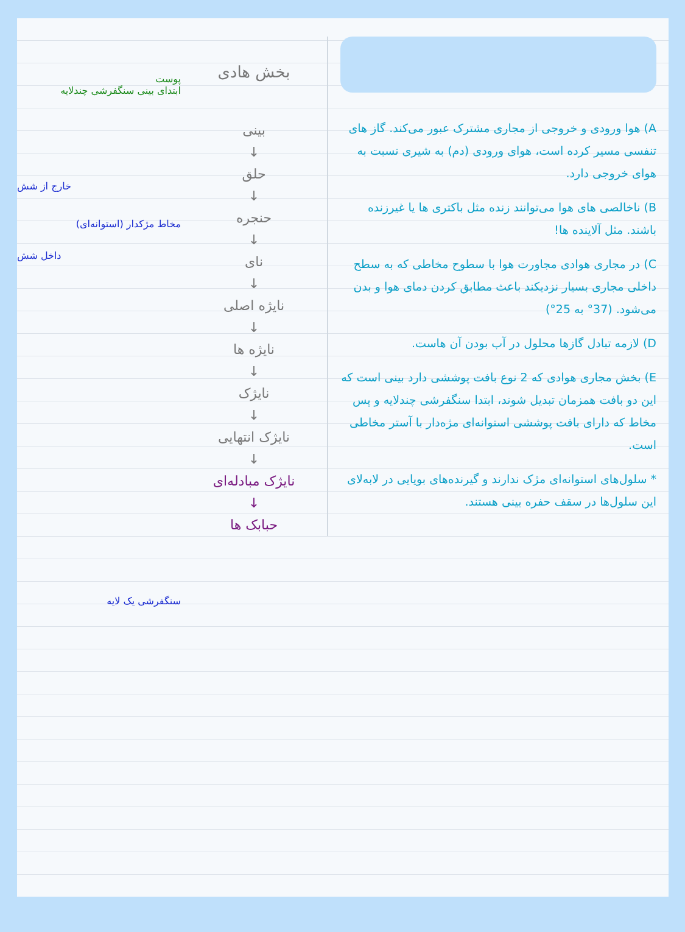A) هوا ورودی و خروجی از مجاری مشترک عبور می‌کند. گاز های تنفسی مسیر کرده است، هوای ورودی (دم) به شیری نسبت به هوای خروجی دارد.
B) ناخالصی های هوا می‌توانند زنده مثل باکتری ها یا غیرزنده باشند. مثل آلاینده ها!
C) در مجاری هوادی مجاورت هوا با سطوح مخاطی که به سطح داخلی مجاری بسیار نزدیکند باعث مطابق کردن دمای هوا و بدن می‌شود. (37° به 25°)
D) لازمه تبادل گازها محلول در آب بودن آن هاست.
E) بخش مجاری هوادی که 2 نوع بافت پوششی دارد بینی است که این دو بافت همزمان تبدیل شوند، ابتدا سنگفرشی چندلایه و پس مخاط که دارای بافت پوششی استوانه‌ای مژه‌دار با آستر مخاطی است.
* سلول‌های استوانه‌ای مژک ندارند و گیرنده‌های بویایی در لابه‌لای این سلول‌ها در سقف حفره بینی هستند.
بخش هادی
بینی
↓
حلق
↓
حنجره
↓
نای
↓
نایژه اصلی
↓
نایژه ها
↓
نایژک
↓
نایژک انتهایی
↓
نایژک مبادله‌ای
↓
حبابک ها
پوست
ابتدای بینی سنگفرشی چندلایه
مخاط مژکدار (استوانه‌ای)
سنگفرشی یک لایه
خارج از شش
داخل شش